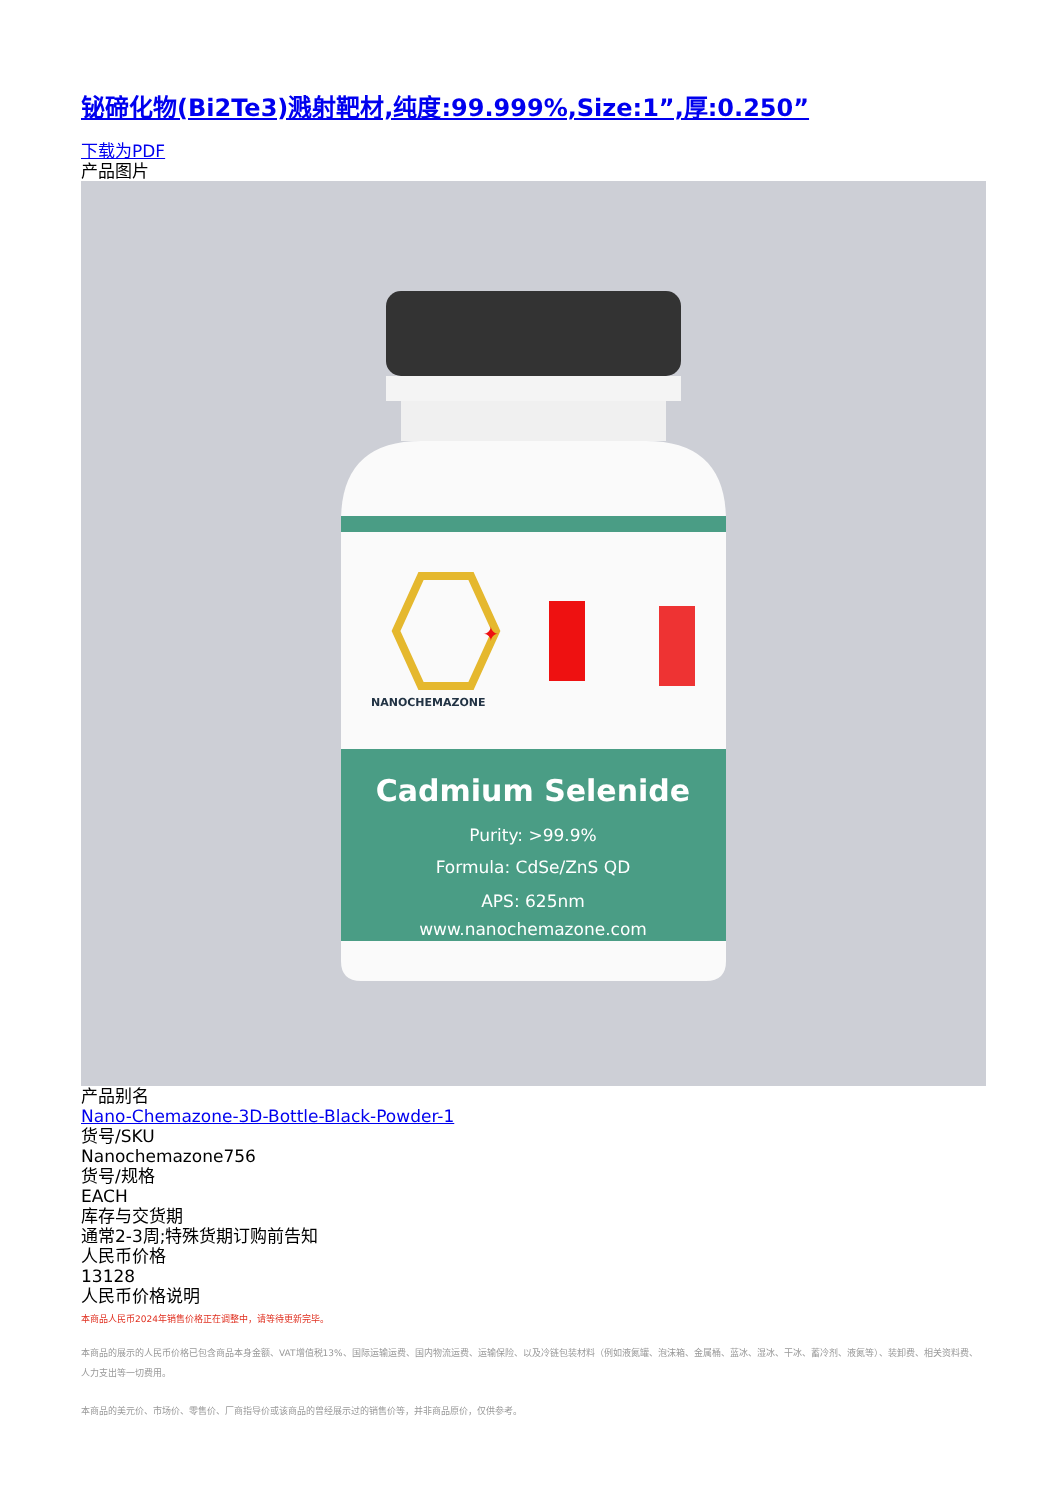铋碲化物(Bi2Te3)溅射靶材,纯度:99.999%,Size:1”,厚:0.250”
下载为PDF
产品图片
✦
NANOCHEMAZONE
Cadmium Selenide
Purity: >99.9%
Formula: CdSe/ZnS QD
APS: 625nm
www.nanochemazone.com
产品别名
Nano-Chemazone-3D-Bottle-Black-Powder-1
货号/SKU
Nanochemazone756
货号/规格
EACH
库存与交货期
通常2-3周;特殊货期订购前告知
人民币价格
13128
人民币价格说明
本商品人民币2024年销售价格正在调整中，请等待更新完毕。
本商品的展示的人民币价格已包含商品本身金额、VAT增值税13%、国际运输运费、国内物流运费、运输保险、以及冷链包装材料（例如液氮罐、泡沫箱、金属桶、蓝冰、湿冰、干冰、蓄冷剂、液氮等）、装卸费、相关资料费、人力支出等一切费用。
本商品的美元价、市场价、零售价、厂商指导价或该商品的曾经展示过的销售价等，并非商品原价，仅供参考。